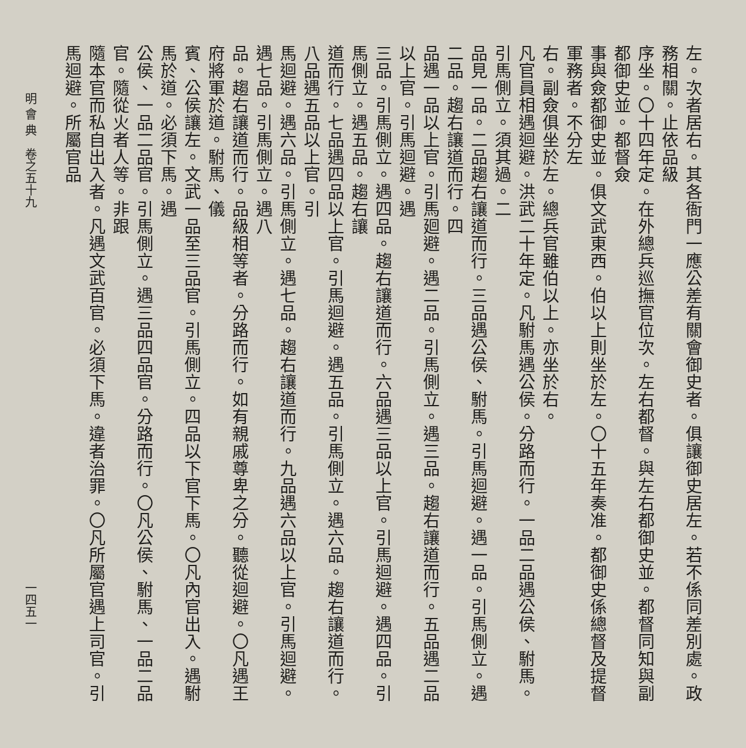左。次者居右。其各衙門一應公差有關會御史者。俱讓御史居左。若不係同差別處。政務相關。止依品級
序坐。〇十四年定。在外總兵巡撫官位次。左右都督。與左右都御史並。都督同知與副都御史並。都督僉
事與僉都御史並。俱文武東西。伯以上則坐於左。〇十五年奏准。都御史係總督及提督軍務者。不分左
右。副僉俱坐於左。總兵官雖伯以上。亦坐於右。
凡官員相遇迴避。洪武二十年定。凡駙馬遇公侯。分路而行。一品二品遇公侯、駙馬。引馬側立。須其過。二
品見一品。二品趨右讓道而行。三品遇公侯、駙馬。引馬迴避。遇一品。引馬側立。遇二品。趨右讓道而行。四
品遇一品以上官。引馬廻避。遇二品。引馬側立。遇三品。趨右讓道而行。五品遇二品以上官。引馬迴避。遇
三品。引馬側立。遇四品。趨右讓道而行。六品遇三品以上官。引馬迴避。遇四品。引馬側立。遇五品。趨右讓
道而行。七品遇四品以上官。引馬迴避。遇五品。引馬側立。遇六品。趨右讓道而行。八品遇五品以上官。引
馬迴避。遇六品。引馬側立。遇七品。趨右讓道而行。九品遇六品以上官。引馬迴避。遇七品。引馬側立。遇八
品。趨右讓道而行。品級相等者。分路而行。如有親戚尊卑之分。聽從迴避。〇凡遇王府將軍於道。駙馬、儀
賓、公侯讓左。文武一品至三品官。引馬側立。四品以下官下馬。〇凡內官出入。遇駙馬於道。必須下馬。遇
公侯、一品二品官。引馬側立。遇三品四品官。分路而行。〇凡公侯、駙馬、一品二品官。隨從火者人等。非跟
隨本官而私自出入者。凡遇文武百官。必須下馬。違者治罪。〇凡所屬官遇上司官。引馬迴避。所屬官品
明 會 典　卷之五十九 一四五一